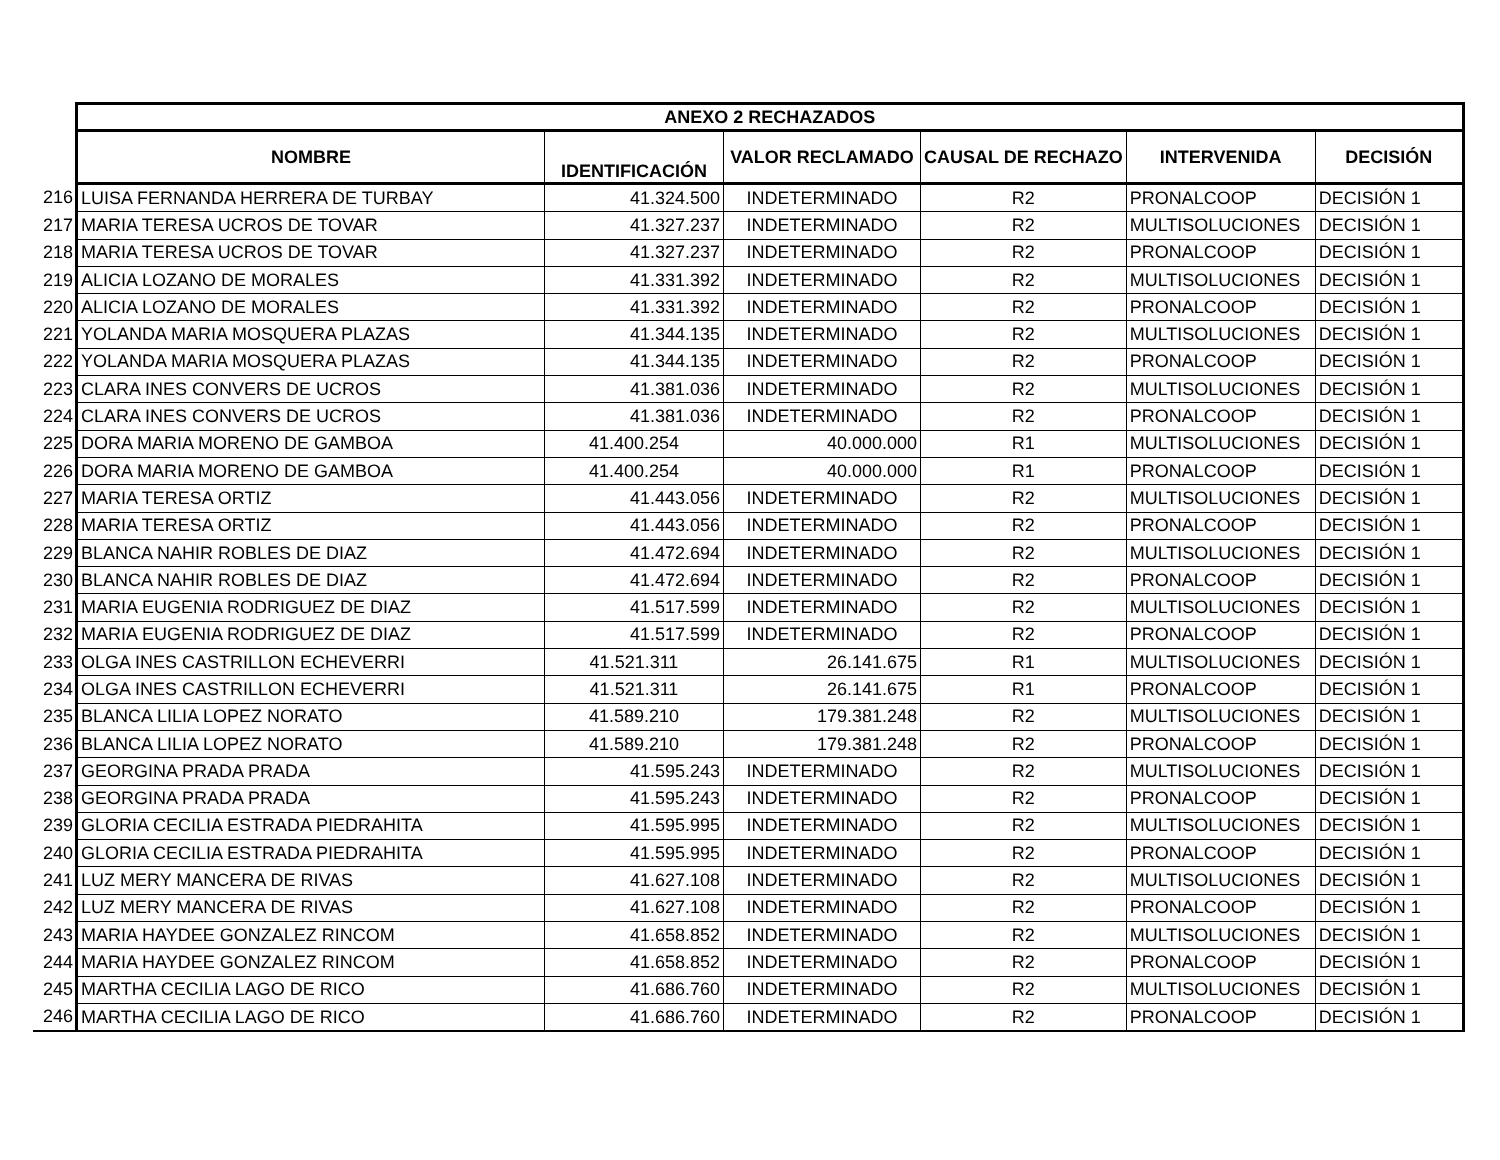| | ANEXO 2 RECHAZADOS | | | | | |
| | NOMBRE | IDENTIFICACIÓN | VALOR RECLAMADO | CAUSAL DE RECHAZO | INTERVENIDA | DECISIÓN |
| 216 | LUISA FERNANDA HERRERA DE TURBAY | 41.324.500 | INDETERMINADO | R2 | PRONALCOOP | DECISIÓN 1 |
| 217 | MARIA TERESA UCROS DE TOVAR | 41.327.237 | INDETERMINADO | R2 | MULTISOLUCIONES | DECISIÓN 1 |
| 218 | MARIA TERESA UCROS DE TOVAR | 41.327.237 | INDETERMINADO | R2 | PRONALCOOP | DECISIÓN 1 |
| 219 | ALICIA LOZANO DE MORALES | 41.331.392 | INDETERMINADO | R2 | MULTISOLUCIONES | DECISIÓN 1 |
| 220 | ALICIA LOZANO DE MORALES | 41.331.392 | INDETERMINADO | R2 | PRONALCOOP | DECISIÓN 1 |
| 221 | YOLANDA MARIA MOSQUERA PLAZAS | 41.344.135 | INDETERMINADO | R2 | MULTISOLUCIONES | DECISIÓN 1 |
| 222 | YOLANDA MARIA MOSQUERA PLAZAS | 41.344.135 | INDETERMINADO | R2 | PRONALCOOP | DECISIÓN 1 |
| 223 | CLARA INES CONVERS DE UCROS | 41.381.036 | INDETERMINADO | R2 | MULTISOLUCIONES | DECISIÓN 1 |
| 224 | CLARA INES CONVERS DE UCROS | 41.381.036 | INDETERMINADO | R2 | PRONALCOOP | DECISIÓN 1 |
| 225 | DORA MARIA MORENO DE GAMBOA | 41.400.254 | 40.000.000 | R1 | MULTISOLUCIONES | DECISIÓN 1 |
| 226 | DORA MARIA MORENO DE GAMBOA | 41.400.254 | 40.000.000 | R1 | PRONALCOOP | DECISIÓN 1 |
| 227 | MARIA TERESA ORTIZ | 41.443.056 | INDETERMINADO | R2 | MULTISOLUCIONES | DECISIÓN 1 |
| 228 | MARIA TERESA ORTIZ | 41.443.056 | INDETERMINADO | R2 | PRONALCOOP | DECISIÓN 1 |
| 229 | BLANCA NAHIR ROBLES DE DIAZ | 41.472.694 | INDETERMINADO | R2 | MULTISOLUCIONES | DECISIÓN 1 |
| 230 | BLANCA NAHIR ROBLES DE DIAZ | 41.472.694 | INDETERMINADO | R2 | PRONALCOOP | DECISIÓN 1 |
| 231 | MARIA EUGENIA RODRIGUEZ DE DIAZ | 41.517.599 | INDETERMINADO | R2 | MULTISOLUCIONES | DECISIÓN 1 |
| 232 | MARIA EUGENIA RODRIGUEZ DE DIAZ | 41.517.599 | INDETERMINADO | R2 | PRONALCOOP | DECISIÓN 1 |
| 233 | OLGA INES CASTRILLON ECHEVERRI | 41.521.311 | 26.141.675 | R1 | MULTISOLUCIONES | DECISIÓN 1 |
| 234 | OLGA INES CASTRILLON ECHEVERRI | 41.521.311 | 26.141.675 | R1 | PRONALCOOP | DECISIÓN 1 |
| 235 | BLANCA LILIA LOPEZ NORATO | 41.589.210 | 179.381.248 | R2 | MULTISOLUCIONES | DECISIÓN 1 |
| 236 | BLANCA LILIA LOPEZ NORATO | 41.589.210 | 179.381.248 | R2 | PRONALCOOP | DECISIÓN 1 |
| 237 | GEORGINA PRADA PRADA | 41.595.243 | INDETERMINADO | R2 | MULTISOLUCIONES | DECISIÓN 1 |
| 238 | GEORGINA PRADA PRADA | 41.595.243 | INDETERMINADO | R2 | PRONALCOOP | DECISIÓN 1 |
| 239 | GLORIA CECILIA ESTRADA PIEDRAHITA | 41.595.995 | INDETERMINADO | R2 | MULTISOLUCIONES | DECISIÓN 1 |
| 240 | GLORIA CECILIA ESTRADA PIEDRAHITA | 41.595.995 | INDETERMINADO | R2 | PRONALCOOP | DECISIÓN 1 |
| 241 | LUZ MERY MANCERA DE RIVAS | 41.627.108 | INDETERMINADO | R2 | MULTISOLUCIONES | DECISIÓN 1 |
| 242 | LUZ MERY MANCERA DE RIVAS | 41.627.108 | INDETERMINADO | R2 | PRONALCOOP | DECISIÓN 1 |
| 243 | MARIA HAYDEE GONZALEZ RINCOM | 41.658.852 | INDETERMINADO | R2 | MULTISOLUCIONES | DECISIÓN 1 |
| 244 | MARIA HAYDEE GONZALEZ RINCOM | 41.658.852 | INDETERMINADO | R2 | PRONALCOOP | DECISIÓN 1 |
| 245 | MARTHA CECILIA LAGO DE RICO | 41.686.760 | INDETERMINADO | R2 | MULTISOLUCIONES | DECISIÓN 1 |
| 246 | MARTHA CECILIA LAGO DE RICO | 41.686.760 | INDETERMINADO | R2 | PRONALCOOP | DECISIÓN 1 |